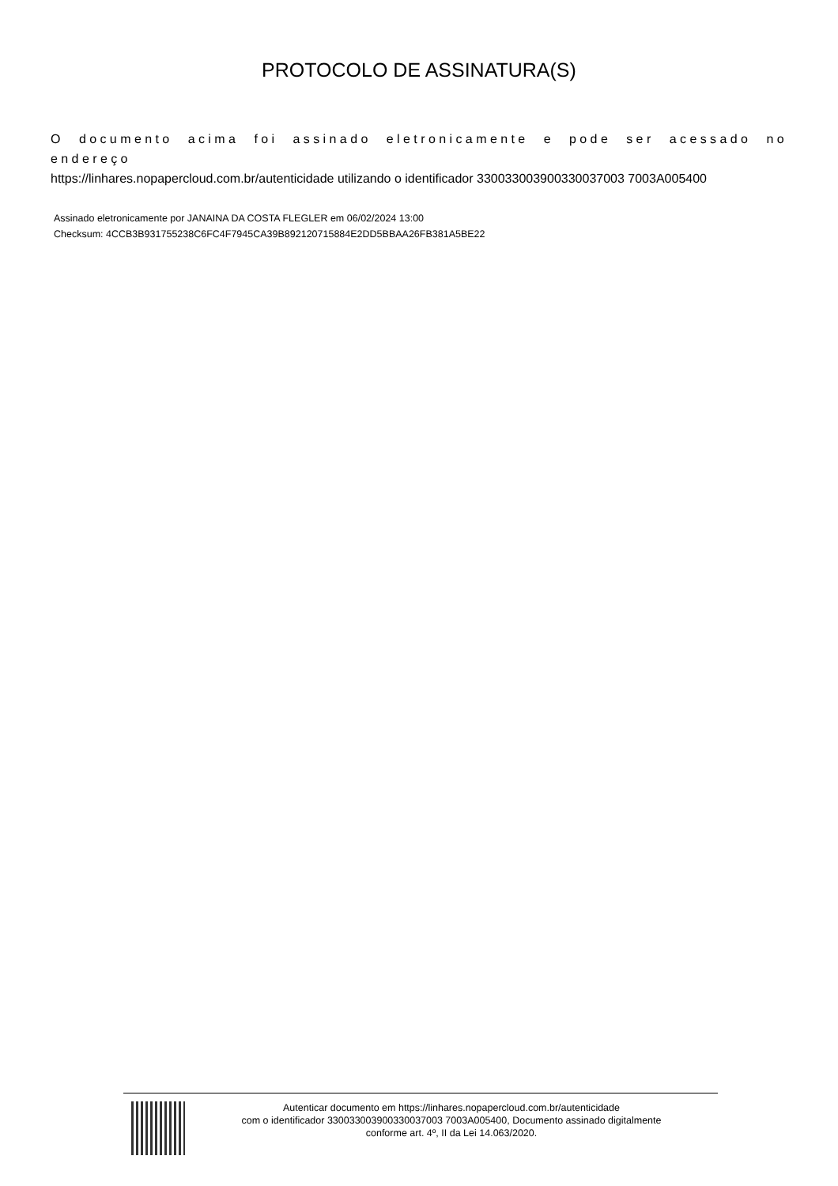PROTOCOLO DE ASSINATURA(S)
O documento acima foi assinado eletronicamente e pode ser acessado no endereço
https://linhares.nopapercloud.com.br/autenticidade utilizando o identificador 330033003900330037003 7003A005400
Assinado eletronicamente por JANAINA DA COSTA FLEGLER em 06/02/2024 13:00
Checksum: 4CCB3B931755238C6FC4F7945CA39B892120715884E2DD5BBAA26FB381A5BE22
Autenticar documento em https://linhares.nopapercloud.com.br/autenticidade
com o identificador 330033003900330037003 7003A005400, Documento assinado digitalmente
conforme art. 4º, II da Lei 14.063/2020.